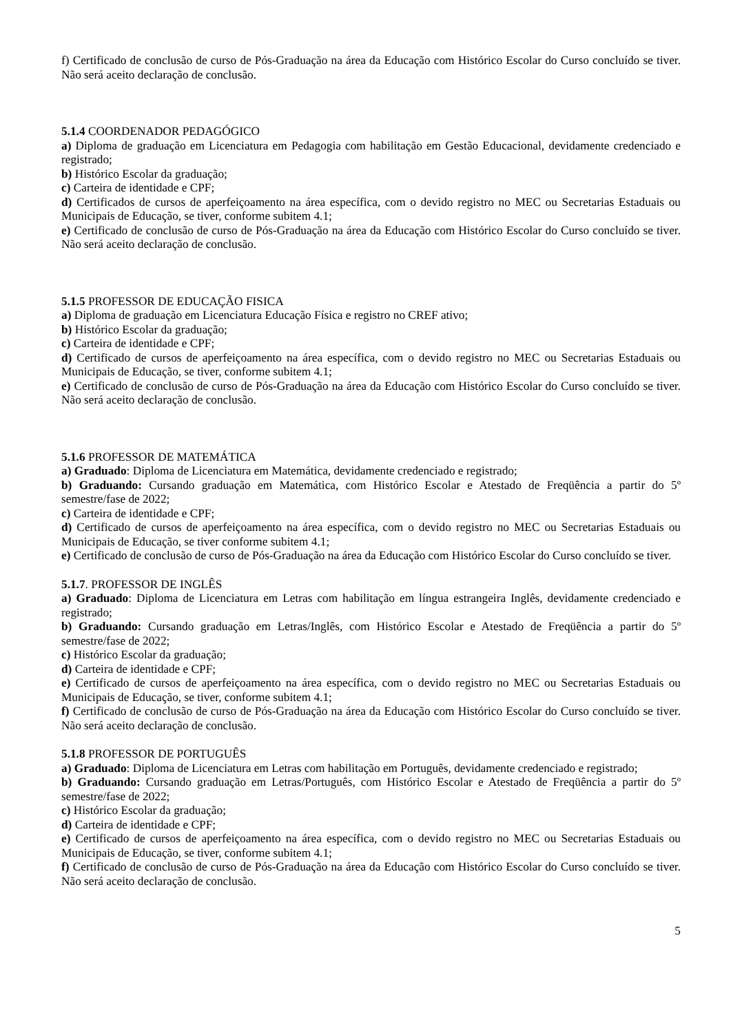f) Certificado de conclusão de curso de Pós-Graduação na área da Educação com Histórico Escolar do Curso concluído se tiver. Não será aceito declaração de conclusão.
5.1.4 COORDENADOR PEDAGÓGICO
a) Diploma de graduação em Licenciatura em Pedagogia com habilitação em Gestão Educacional, devidamente credenciado e registrado;
b) Histórico Escolar da graduação;
c) Carteira de identidade e CPF;
d) Certificados de cursos de aperfeiçoamento na área específica, com o devido registro no MEC ou Secretarias Estaduais ou Municipais de Educação, se tiver, conforme subitem 4.1;
e) Certificado de conclusão de curso de Pós-Graduação na área da Educação com Histórico Escolar do Curso concluído se tiver. Não será aceito declaração de conclusão.
5.1.5 PROFESSOR DE EDUCAÇÃO FISICA
a) Diploma de graduação em Licenciatura Educação Física e registro no CREF ativo;
b) Histórico Escolar da graduação;
c) Carteira de identidade e CPF;
d) Certificado de cursos de aperfeiçoamento na área específica, com o devido registro no MEC ou Secretarias Estaduais ou Municipais de Educação, se tiver, conforme subitem 4.1;
e) Certificado de conclusão de curso de Pós-Graduação na área da Educação com Histórico Escolar do Curso concluído se tiver. Não será aceito declaração de conclusão.
5.1.6 PROFESSOR DE MATEMÁTICA
a) Graduado: Diploma de Licenciatura em Matemática, devidamente credenciado e registrado;
b) Graduando: Cursando graduação em Matemática, com Histórico Escolar e Atestado de Freqüência a partir do 5º semestre/fase de 2022;
c) Carteira de identidade e CPF;
d) Certificado de cursos de aperfeiçoamento na área específica, com o devido registro no MEC ou Secretarias Estaduais ou Municipais de Educação, se tiver conforme subitem 4.1;
e) Certificado de conclusão de curso de Pós-Graduação na área da Educação com Histórico Escolar do Curso concluído se tiver.
5.1.7. PROFESSOR DE INGLÊS
a) Graduado: Diploma de Licenciatura em Letras com habilitação em língua estrangeira Inglês, devidamente credenciado e registrado;
b) Graduando: Cursando graduação em Letras/Inglês, com Histórico Escolar e Atestado de Freqüência a partir do 5º semestre/fase de 2022;
c) Histórico Escolar da graduação;
d) Carteira de identidade e CPF;
e) Certificado de cursos de aperfeiçoamento na área específica, com o devido registro no MEC ou Secretarias Estaduais ou Municipais de Educação, se tiver, conforme subitem 4.1;
f) Certificado de conclusão de curso de Pós-Graduação na área da Educação com Histórico Escolar do Curso concluído se tiver. Não será aceito declaração de conclusão.
5.1.8 PROFESSOR DE PORTUGUÊS
a) Graduado: Diploma de Licenciatura em Letras com habilitação em Português, devidamente credenciado e registrado;
b) Graduando: Cursando graduação em Letras/Português, com Histórico Escolar e Atestado de Freqüência a partir do 5º semestre/fase de 2022;
c) Histórico Escolar da graduação;
d) Carteira de identidade e CPF;
e) Certificado de cursos de aperfeiçoamento na área específica, com o devido registro no MEC ou Secretarias Estaduais ou Municipais de Educação, se tiver, conforme subitem 4.1;
f) Certificado de conclusão de curso de Pós-Graduação na área da Educação com Histórico Escolar do Curso concluído se tiver. Não será aceito declaração de conclusão.
5